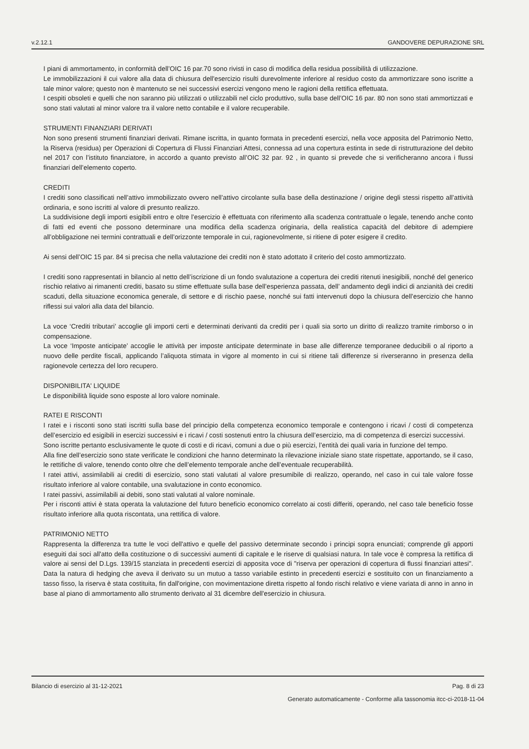v.2.12.1 GANDOVERE DEPURAZIONE SRL
I piani di ammortamento, in conformità dell’OIC 16 par.70 sono rivisti in caso di modifica della residua possibilità di utilizzazione.
Le immobilizzazioni il cui valore alla data di chiusura dell'esercizio risulti durevolmente inferiore al residuo costo da ammortizzare sono iscritte a tale minor valore; questo non è mantenuto se nei successivi esercizi vengono meno le ragioni della rettifica effettuata.
I cespiti obsoleti e quelli che non saranno più utilizzati o utilizzabili nel ciclo produttivo, sulla base dell’OIC 16 par. 80 non sono stati ammortizzati e sono stati valutati al minor valore tra il valore netto contabile e il valore recuperabile.
STRUMENTI FINANZIARI DERIVATI
Non sono presenti strumenti finanziari derivati. Rimane iscritta, in quanto formata in precedenti esercizi, nella voce apposita del Patrimonio Netto, la Riserva (residua) per Operazioni di Copertura di Flussi Finanziari Attesi, connessa ad una copertura estinta in sede di ristrutturazione del debito nel 2017 con l’istituto finanziatore, in accordo a quanto previsto all’OIC 32 par. 92 , in quanto si prevede che si verificheranno ancora i flussi finanziari dell’elemento coperto.
CREDITI
I crediti sono classificati nell’attivo immobilizzato ovvero nell’attivo circolante sulla base della destinazione / origine degli stessi rispetto all’attività ordinaria, e sono iscritti al valore di presunto realizzo.
La suddivisione degli importi esigibili entro e oltre l’esercizio è effettuata con riferimento alla scadenza contrattuale o legale, tenendo anche conto di fatti ed eventi che possono determinare una modifica della scadenza originaria, della realistica capacità del debitore di adempiere all’obbligazione nei termini contrattuali e dell’orizzonte temporale in cui, ragionevolmente, si ritiene di poter esigere il credito.
Ai sensi dell’OIC 15 par. 84 si precisa che nella valutazione dei crediti non è stato adottato il criterio del costo ammortizzato.
I crediti sono rappresentati in bilancio al netto dell’iscrizione di un fondo svalutazione a copertura dei crediti ritenuti inesigibili, nonché del generico rischio relativo ai rimanenti crediti, basato su stime effettuate sulla base dell’esperienza passata, dell’ andamento degli indici di anzianità dei crediti scaduti, della situazione economica generale, di settore e di rischio paese, nonché sui fatti intervenuti dopo la chiusura dell’esercizio che hanno riflessi sui valori alla data del bilancio.
La voce ‘Crediti tributari’ accoglie gli importi certi e determinati derivanti da crediti per i quali sia sorto un diritto di realizzo tramite rimborso o in compensazione.
La voce ‘Imposte anticipate’ accoglie le attività per imposte anticipate determinate in base alle differenze temporanee deducibili o al riporto a nuovo delle perdite fiscali, applicando l’aliquota stimata in vigore al momento in cui si ritiene tali differenze si riverseranno in presenza della ragionevole certezza del loro recupero.
DISPONIBILITA' LIQUIDE
Le disponibilità liquide sono esposte al loro valore nominale.
RATEI E RISCONTI
I ratei e i risconti sono stati iscritti sulla base del principio della competenza economico temporale e contengono i ricavi / costi di competenza dell’esercizio ed esigibili in esercizi successivi e i ricavi / costi sostenuti entro la chiusura dell’esercizio, ma di competenza di esercizi successivi.
Sono iscritte pertanto esclusivamente le quote di costi e di ricavi, comuni a due o più esercizi, l’entità dei quali varia in funzione del tempo.
Alla fine dell’esercizio sono state verificate le condizioni che hanno determinato la rilevazione iniziale siano state rispettate, apportando, se il caso, le rettifiche di valore, tenendo conto oltre che dell’elemento temporale anche dell’eventuale recuperabilità.
I ratei attivi, assimilabili ai crediti di esercizio, sono stati valutati al valore presumibile di realizzo, operando, nel caso in cui tale valore fosse risultato inferiore al valore contabile, una svalutazione in conto economico.
I ratei passivi, assimilabili ai debiti, sono stati valutati al valore nominale.
Per i risconti attivi è stata operata la valutazione del futuro beneficio economico correlato ai costi differiti, operando, nel caso tale beneficio fosse risultato inferiore alla quota riscontata, una rettifica di valore.
PATRIMONIO NETTO
Rappresenta la differenza tra tutte le voci dell'attivo e quelle del passivo determinate secondo i principi sopra enunciati; comprende gli apporti eseguiti dai soci all'atto della costituzione o di successivi aumenti di capitale e le riserve di qualsiasi natura. In tale voce è compresa la rettifica di valore ai sensi del D.Lgs. 139/15 stanziata in precedenti esercizi di apposita voce di "riserva per operazioni di copertura di flussi finanziari attesi". Data la natura di hedging che aveva il derivato su un mutuo a tasso variabile estinto in precedenti esercizi e sostituito con un finanziamento a tasso fisso, la riserva è stata costituita, fin dall'origine, con movimentazione diretta rispetto al fondo rischi relativo e viene variata di anno in anno in base al piano di ammortamento allo strumento derivato al 31 dicembre dell'esercizio in chiusura.
Bilancio di esercizio al 31-12-2021 Pag. 8 di 23
Generato automaticamente - Conforme alla tassonomia itcc-ci-2018-11-04